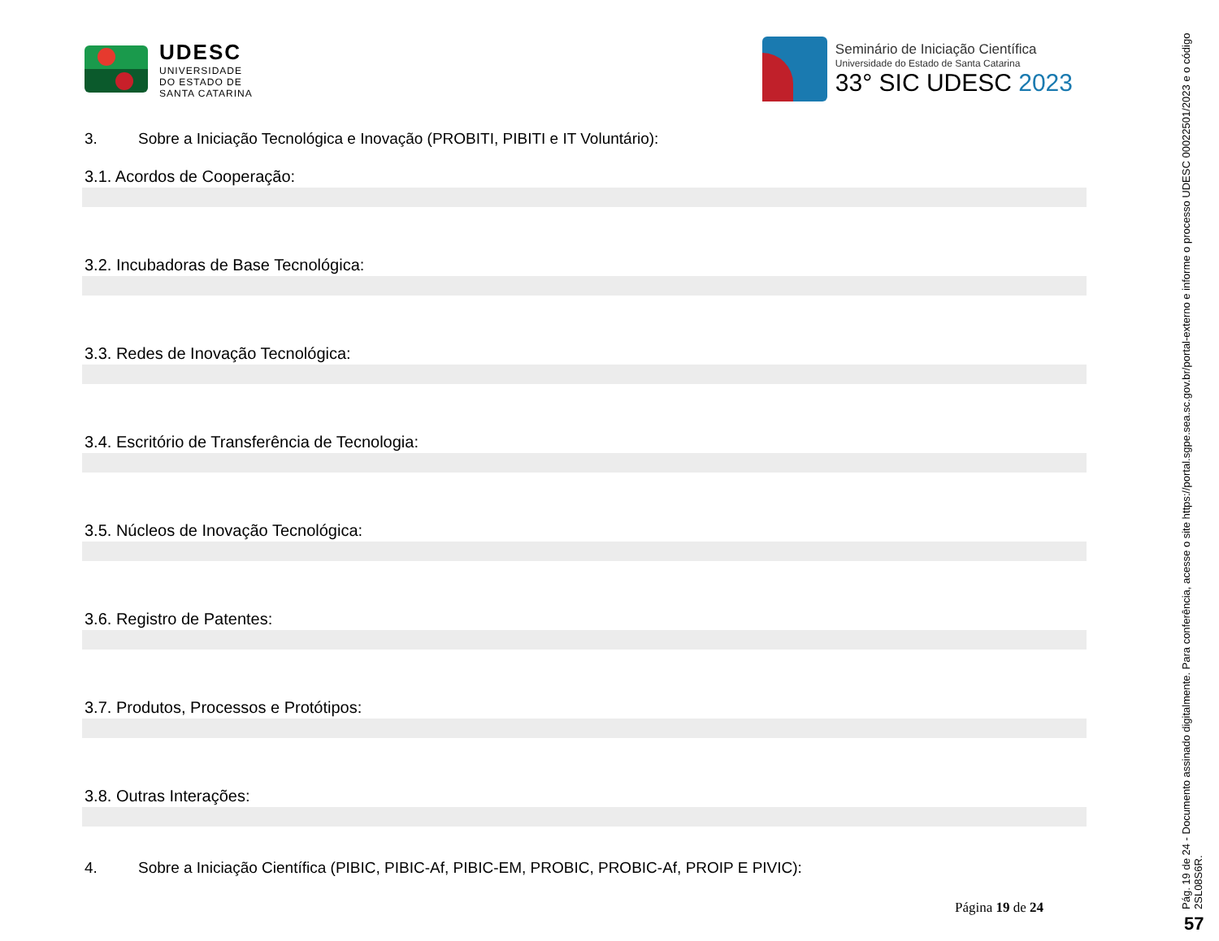UDESC
UNIVERSIDADE
DO ESTADO DE
SANTA CATARINA
Seminário de Iniciação Científica
Universidade do Estado de Santa Catarina
33° SIC UDESC 2023
3. Sobre a Iniciação Tecnológica e Inovação (PROBITI, PIBITI e IT Voluntário):
3.1. Acordos de Cooperação:
3.2. Incubadoras de Base Tecnológica:
3.3. Redes de Inovação Tecnológica:
3.4. Escritório de Transferência de Tecnologia:
3.5. Núcleos de Inovação Tecnológica:
3.6. Registro de Patentes:
3.7. Produtos, Processos e Protótipos:
3.8. Outras Interações:
4. Sobre a Iniciação Científica (PIBIC, PIBIC-Af, PIBIC-EM, PROBIC, PROBIC-Af, PROIP E PIVIC):
Página 19 de 24
Pág. 19 de 24 - Documento assinado digitalmente. Para conferência, acesse o site https://portal.sgpe.sea.sc.gov.br/portal-externo e informe o processo UDESC 00022501/2023 e o código 2SL08S6R.
57